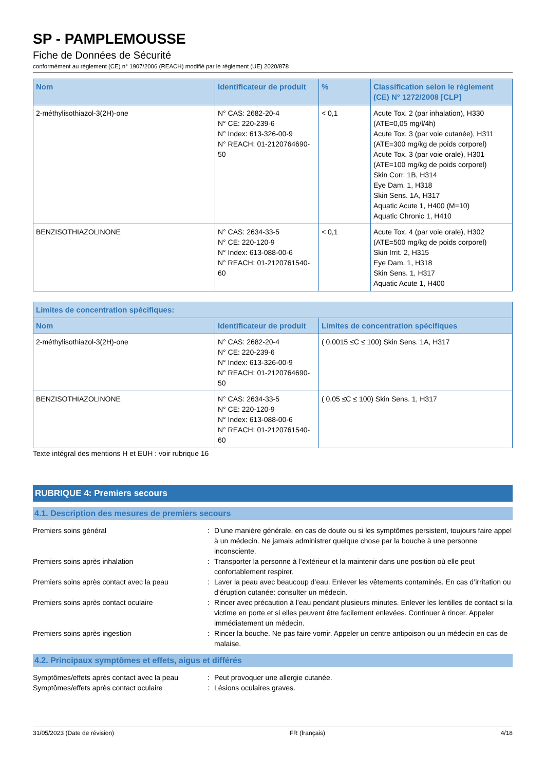SP - PAMPLEMOUSSE
Fiche de Données de Sécurité
conformément au règlement (CE) n° 1907/2006 (REACH) modifié par le règlement (UE) 2020/878
| Nom | Identificateur de produit | % | Classification selon le règlement (CE) N° 1272/2008 [CLP] |
| --- | --- | --- | --- |
| 2-méthylisothiazol-3(2H)-one | N° CAS: 2682-20-4 N° CE: 220-239-6 N° Index: 613-326-00-9 N° REACH: 01-2120764690-50 | < 0,1 | Acute Tox. 2 (par inhalation), H330 (ATE=0,05 mg/l/4h) Acute Tox. 3 (par voie cutanée), H311 (ATE=300 mg/kg de poids corporel) Acute Tox. 3 (par voie orale), H301 (ATE=100 mg/kg de poids corporel) Skin Corr. 1B, H314 Eye Dam. 1, H318 Skin Sens. 1A, H317 Aquatic Acute 1, H400 (M=10) Aquatic Chronic 1, H410 |
| BENZISOTHIAZOLINONE | N° CAS: 2634-33-5 N° CE: 220-120-9 N° Index: 613-088-00-6 N° REACH: 01-2120761540-60 | < 0,1 | Acute Tox. 4 (par voie orale), H302 (ATE=500 mg/kg de poids corporel) Skin Irrit. 2, H315 Eye Dam. 1, H318 Skin Sens. 1, H317 Aquatic Acute 1, H400 |
| Limites de concentration spécifiques: | | |
| --- | --- | --- |
| Nom | Identificateur de produit | Limites de concentration spécifiques |
| 2-méthylisothiazol-3(2H)-one | N° CAS: 2682-20-4 N° CE: 220-239-6 N° Index: 613-326-00-9 N° REACH: 01-2120764690-50 | ( 0,0015 ≤C ≤ 100) Skin Sens. 1A, H317 |
| BENZISOTHIAZOLINONE | N° CAS: 2634-33-5 N° CE: 220-120-9 N° Index: 613-088-00-6 N° REACH: 01-2120761540-60 | ( 0,05 ≤C ≤ 100) Skin Sens. 1, H317 |
Texte intégral des mentions H et EUH : voir rubrique 16
RUBRIQUE 4: Premiers secours
4.1. Description des mesures de premiers secours
Premiers soins général : D’une manière générale, en cas de doute ou si les symptômes persistent, toujours faire appel à un médecin. Ne jamais administrer quelque chose par la bouche à une personne inconsciente.
Premiers soins après inhalation : Transporter la personne à l’extérieur et la maintenir dans une position où elle peut confortablement respirer.
Premiers soins après contact avec la peau
: Laver la peau avec beaucoup d’eau. Enlever les vêtements contaminés. En cas d’irritation ou d’éruption cutanée: consulter un médecin.
Premiers soins après contact oculaire : Rincer avec précaution à l’eau pendant plusieurs minutes. Enlever les lentilles de contact si la victime en porte et si elles peuvent être facilement enlevées. Continuer à rincer. Appeler immédiatement un médecin.
Premiers soins après ingestion : Rincer la bouche. Ne pas faire vomir. Appeler un centre antipoison ou un médecin en cas de malaise.
4.2. Principaux symptômes et effets, aigus et différés
Symptômes/effets après contact avec la peau
: Peut provoquer une allergie cutanée.
Symptômes/effets après contact oculaire : Lésions oculaires graves.
31/05/2023 (Date de révision) FR (français) 4/18